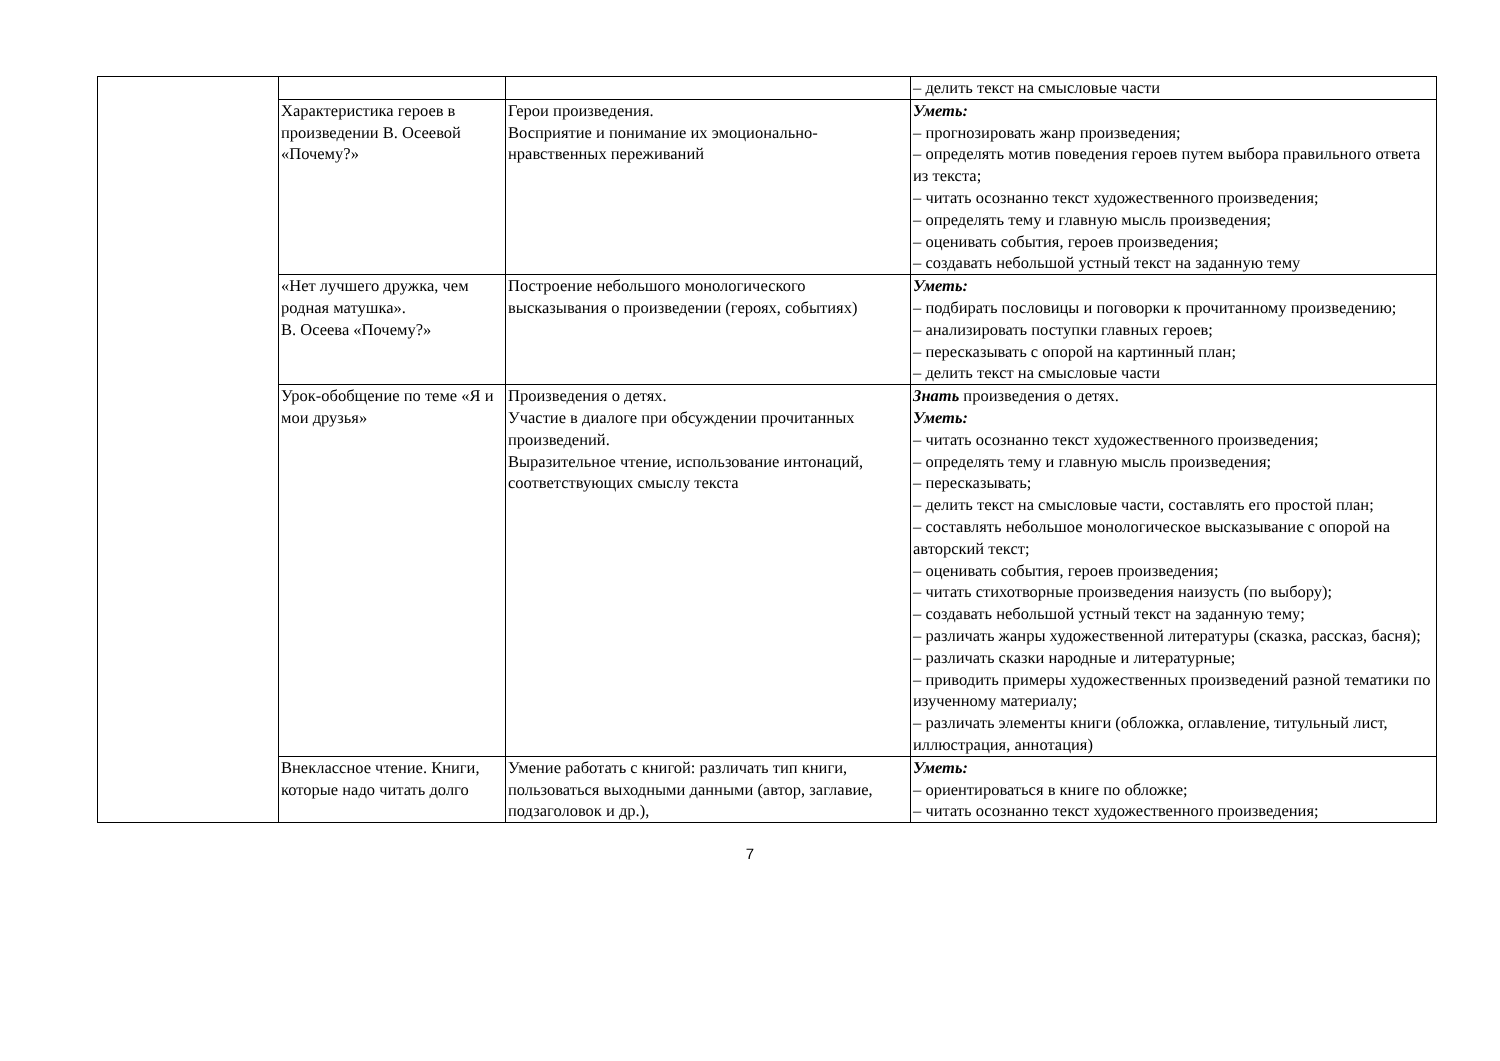| | | | – делить текст на смысловые части |
| | Характеристика героев в произведении В. Осеевой «Почему?» | Герои произведения. Восприятие и понимание их эмоционально-нравственных переживаний | Уметь: – прогнозировать жанр произведения; – определять мотив поведения героев путем выбора правильного ответа из текста; – читать осознанно текст художественного произведения; – определять тему и главную мысль произведения; – оценивать события, героев произведения; – создавать небольшой устный текст на заданную тему |
| | «Нет лучшего дружка, чем родная матушка». В. Осеева «Почему?» | Построение небольшого монологического высказывания о произведении (героях, событиях) | Уметь: – подбирать пословицы и поговорки к прочитанному произведению; – анализировать поступки главных героев; – пересказывать с опорой на картинный план; – делить текст на смысловые части |
| | Урок-обобщение по теме «Я и мои друзья» | Произведения о детях. Участие в диалоге при обсуждении прочитанных произведений. Выразительное чтение, использование интонаций, соответствующих смыслу текста | Знать произведения о детях. Уметь: – читать осознанно текст художественного произведения; – определять тему и главную мысль произведения; – пересказывать; – делить текст на смысловые части, составлять его простой план; – составлять небольшое монологическое высказывание с опорой на авторский текст; – оценивать события, героев произведения; – читать стихотворные произведения наизусть (по выбору); – создавать небольшой устный текст на заданную тему; – различать жанры художественной литературы (сказка, рассказ, басня); – различать сказки народные и литературные; – приводить примеры художественных произведений разной тематики по изученному материалу; – различать элементы книги (обложка, оглавление, титульный лист, иллюстрация, аннотация) |
| | Внеклассное чтение. Книги, которые надо читать долго | Умение работать с книгой: различать тип книги, пользоваться выходными данными (автор, заглавие, подзаголовок и др.), | Уметь: – ориентироваться в книге по обложке; – читать осознанно текст художественного произведения; |
7